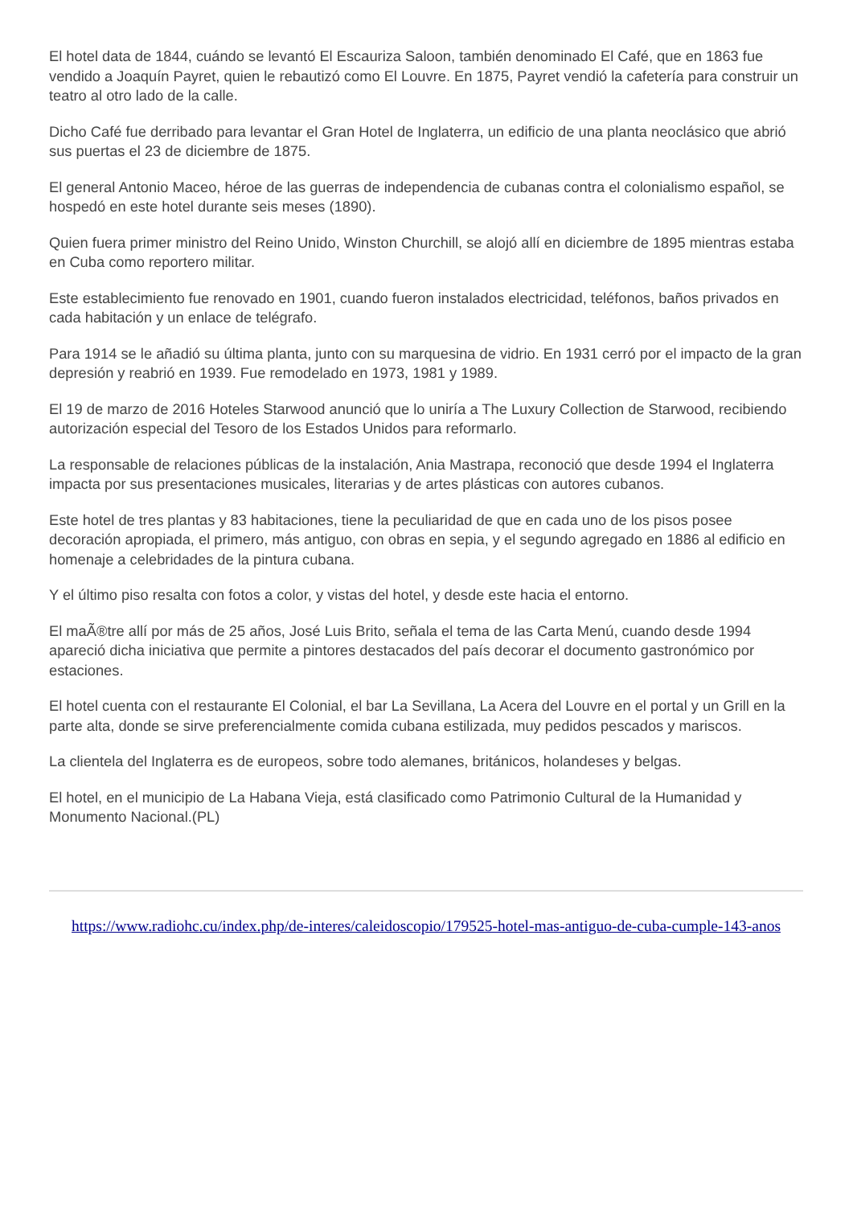El hotel data de 1844, cuándo se levantó El Escauriza Saloon, también denominado El Café, que en 1863 fue vendido a Joaquín Payret, quien le rebautizó como El Louvre. En 1875, Payret vendió la cafetería para construir un teatro al otro lado de la calle.
Dicho Café fue derribado para levantar el Gran Hotel de Inglaterra, un edificio de una planta neoclásico que abrió sus puertas el 23 de diciembre de 1875.
El general Antonio Maceo, héroe de las guerras de independencia de cubanas contra el colonialismo español, se hospedó en este hotel durante seis meses (1890).
Quien fuera primer ministro del Reino Unido, Winston Churchill, se alojó allí en diciembre de 1895 mientras estaba en Cuba como reportero militar.
Este establecimiento fue renovado en 1901, cuando fueron instalados electricidad, teléfonos, baños privados en cada habitación y un enlace de telégrafo.
Para 1914 se le añadió su última planta, junto con su marquesina de vidrio. En 1931 cerró por el impacto de la gran depresión y reabrió en 1939. Fue remodelado en 1973, 1981 y 1989.
El 19 de marzo de 2016 Hoteles Starwood anunció que lo uniría a The Luxury Collection de Starwood, recibiendo autorización especial del Tesoro de los Estados Unidos para reformarlo.
La responsable de relaciones públicas de la instalación, Ania Mastrapa, reconoció que desde 1994 el Inglaterra impacta por sus presentaciones musicales, literarias y de artes plásticas con autores cubanos.
Este hotel de tres plantas y 83 habitaciones, tiene la peculiaridad de que en cada uno de los pisos posee decoración apropiada, el primero, más antiguo, con obras en sepia, y el segundo agregado en 1886 al edificio en homenaje a celebridades de la pintura cubana.
Y el último piso resalta con fotos a color, y vistas del hotel, y desde este hacia el entorno.
El maÃ®tre allí por más de 25 años, José Luis Brito, señala el tema de las Carta Menú, cuando desde 1994 apareció dicha iniciativa que permite a pintores destacados del país decorar el documento gastronómico por estaciones.
El hotel cuenta con el restaurante El Colonial, el bar La Sevillana, La Acera del Louvre en el portal y un Grill en la parte alta, donde se sirve preferencialmente comida cubana estilizada, muy pedidos pescados y mariscos.
La clientela del Inglaterra es de europeos, sobre todo alemanes, británicos, holandeses y belgas.
El hotel, en el municipio de La Habana Vieja, está clasificado como Patrimonio Cultural de la Humanidad y Monumento Nacional.(PL)
https://www.radiohc.cu/index.php/de-interes/caleidoscopio/179525-hotel-mas-antiguo-de-cuba-cumple-143-anos